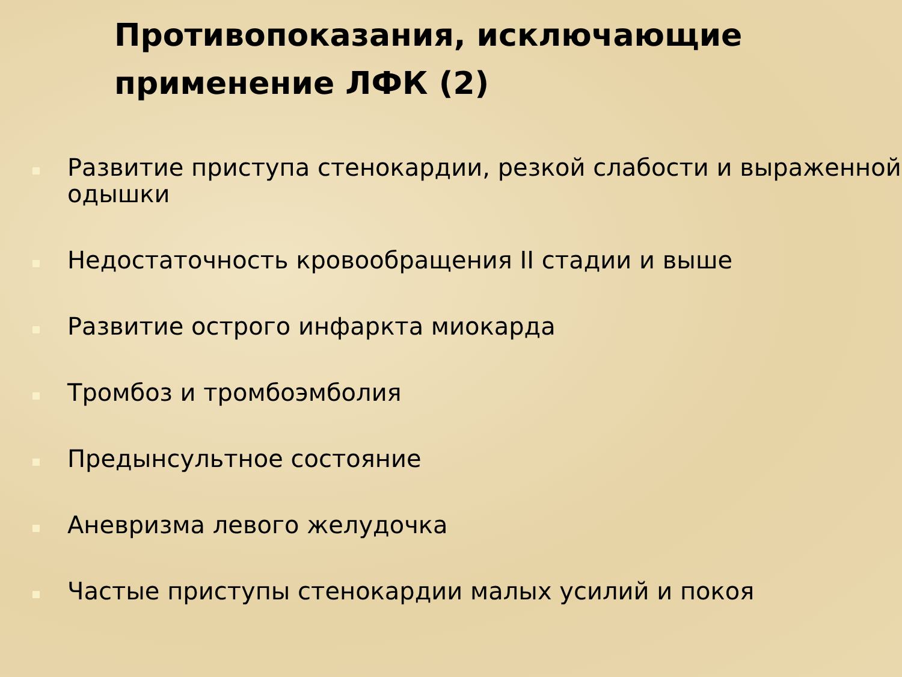Противопоказания, исключающие применение ЛФК (2)
Развитие приступа стенокардии, резкой слабости и выраженной одышки
Недостаточность кровообращения II стадии и выше
Развитие острого инфаркта миокарда
Тромбоз и тромбоэмболия
Предынсультное состояние
Аневризма левого желудочка
Частые приступы стенокардии малых усилий и покоя